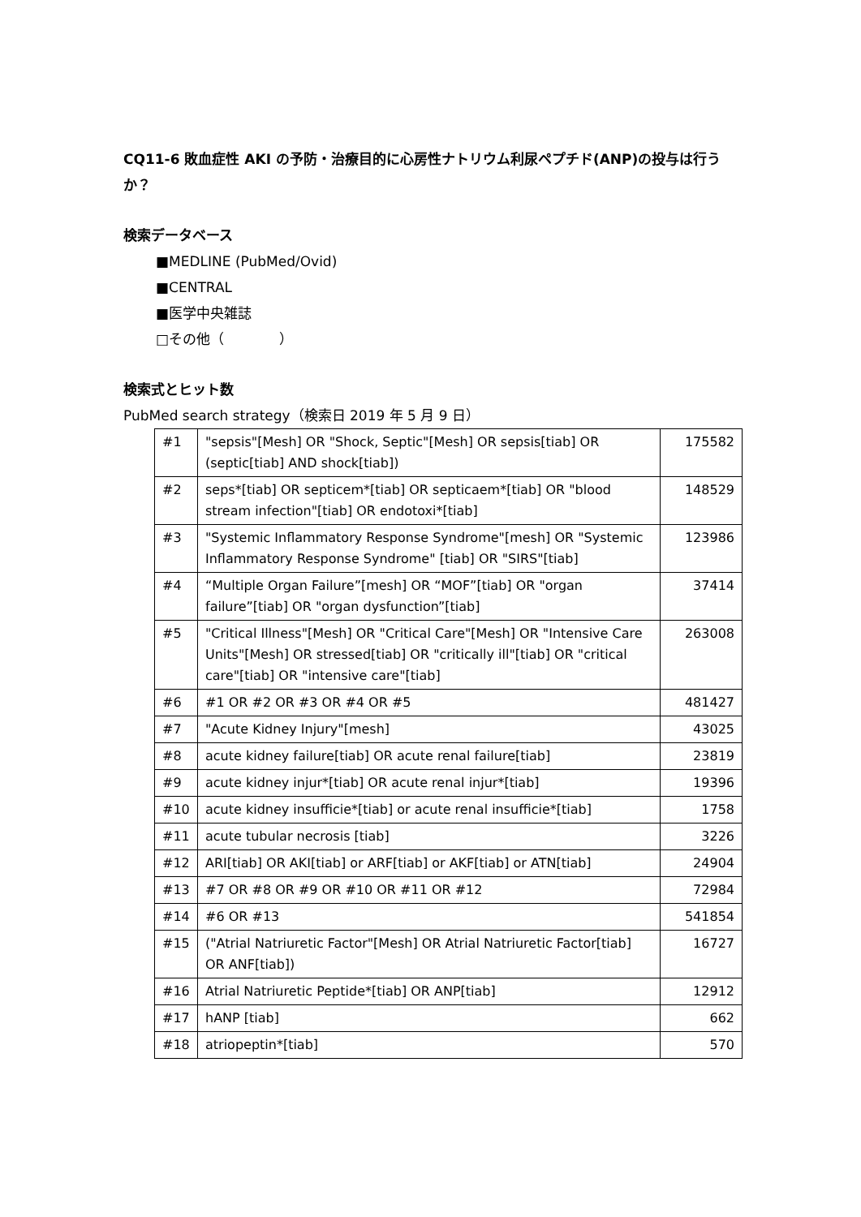CQ11-6 敗血症性 AKI の予防・治療目的に心房性ナトリウム利尿ペプチド(ANP)の投与は行うか？
検索データベース
■MEDLINE (PubMed/Ovid)
■CENTRAL
■医学中央雑誌
□その他（　　　　）
検索式とヒット数
PubMed search strategy（検索日 2019 年 5 月 9 日）
| #1 | "sepsis"[Mesh] OR "Shock, Septic"[Mesh] OR sepsis[tiab] OR (septic[tiab] AND shock[tiab]) | 175582 |
| #2 | seps*[tiab] OR septicem*[tiab] OR septicaem*[tiab] OR "blood stream infection"[tiab] OR endotoxi*[tiab] | 148529 |
| #3 | "Systemic Inflammatory Response Syndrome"[mesh] OR "Systemic Inflammatory Response Syndrome" [tiab] OR "SIRS"[tiab] | 123986 |
| #4 | “Multiple Organ Failure”[mesh] OR “MOF”[tiab] OR "organ failure”[tiab] OR "organ dysfunction”[tiab] | 37414 |
| #5 | "Critical Illness"[Mesh] OR "Critical Care"[Mesh] OR "Intensive Care Units"[Mesh] OR stressed[tiab] OR "critically ill"[tiab] OR "critical care"[tiab] OR "intensive care"[tiab] | 263008 |
| #6 | #1 OR #2 OR #3 OR #4 OR #5 | 481427 |
| #7 | "Acute Kidney Injury"[mesh] | 43025 |
| #8 | acute kidney failure[tiab] OR acute renal failure[tiab] | 23819 |
| #9 | acute kidney injur*[tiab] OR acute renal injur*[tiab] | 19396 |
| #10 | acute kidney insufficie*[tiab] or acute renal insufficie*[tiab] | 1758 |
| #11 | acute tubular necrosis [tiab] | 3226 |
| #12 | ARI[tiab] OR AKI[tiab] or ARF[tiab] or AKF[tiab] or ATN[tiab] | 24904 |
| #13 | #7 OR #8 OR #9 OR #10 OR #11 OR #12 | 72984 |
| #14 | #6 OR #13 | 541854 |
| #15 | ("Atrial Natriuretic Factor"[Mesh] OR Atrial Natriuretic Factor[tiab] OR ANF[tiab]) | 16727 |
| #16 | Atrial Natriuretic Peptide*[tiab] OR ANP[tiab] | 12912 |
| #17 | hANP [tiab] | 662 |
| #18 | atriopeptin*[tiab] | 570 |